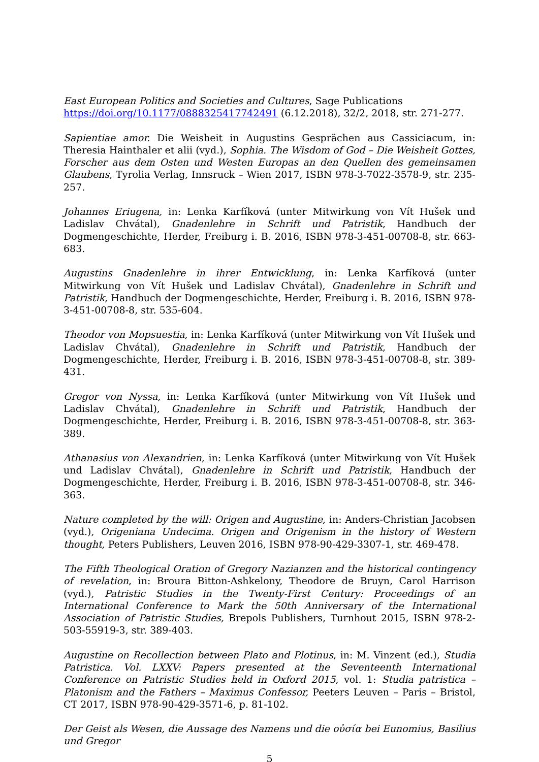East European Politics and Societies and Cultures, Sage Publications
https://doi.org/10.1177/0888325417742491 (6.12.2018), 32/2, 2018, str. 271-277.
Sapientiae amor. Die Weisheit in Augustins Gesprächen aus Cassiciacum, in: Theresia Hainthaler et alii (vyd.), Sophia. The Wisdom of God – Die Weisheit Gottes, Forscher aus dem Osten und Westen Europas an den Quellen des gemeinsamen Glaubens, Tyrolia Verlag, Innsruck – Wien 2017, ISBN 978-3-7022-3578-9, str. 235-257.
Johannes Eriugena, in: Lenka Karfíková (unter Mitwirkung von Vít Hušek und Ladislav Chvátal), Gnadenlehre in Schrift und Patristik, Handbuch der Dogmengeschichte, Herder, Freiburg i. B. 2016, ISBN 978-3-451-00708-8, str. 663-683.
Augustins Gnadenlehre in ihrer Entwicklung, in: Lenka Karfíková (unter Mitwirkung von Vít Hušek und Ladislav Chvátal), Gnadenlehre in Schrift und Patristik, Handbuch der Dogmengeschichte, Herder, Freiburg i. B. 2016, ISBN 978-3-451-00708-8, str. 535-604.
Theodor von Mopsuestia, in: Lenka Karfíková (unter Mitwirkung von Vít Hušek und Ladislav Chvátal), Gnadenlehre in Schrift und Patristik, Handbuch der Dogmengeschichte, Herder, Freiburg i. B. 2016, ISBN 978-3-451-00708-8, str. 389-431.
Gregor von Nyssa, in: Lenka Karfíková (unter Mitwirkung von Vít Hušek und Ladislav Chvátal), Gnadenlehre in Schrift und Patristik, Handbuch der Dogmengeschichte, Herder, Freiburg i. B. 2016, ISBN 978-3-451-00708-8, str. 363-389.
Athanasius von Alexandrien, in: Lenka Karfíková (unter Mitwirkung von Vít Hušek und Ladislav Chvátal), Gnadenlehre in Schrift und Patristik, Handbuch der Dogmengeschichte, Herder, Freiburg i. B. 2016, ISBN 978-3-451-00708-8, str. 346-363.
Nature completed by the will: Origen and Augustine, in: Anders-Christian Jacobsen (vyd.), Origeniana Undecima. Origen and Origenism in the history of Western thought, Peters Publishers, Leuven 2016, ISBN 978-90-429-3307-1, str. 469-478.
The Fifth Theological Oration of Gregory Nazianzen and the historical contingency of revelation, in: Broura Bitton-Ashkelony, Theodore de Bruyn, Carol Harrison (vyd.), Patristic Studies in the Twenty-First Century: Proceedings of an International Conference to Mark the 50th Anniversary of the International Association of Patristic Studies, Brepols Publishers, Turnhout 2015, ISBN 978-2-503-55919-3, str. 389-403.
Augustine on Recollection between Plato and Plotinus, in: M. Vinzent (ed.), Studia Patristica. Vol. LXXV: Papers presented at the Seventeenth International Conference on Patristic Studies held in Oxford 2015, vol. 1: Studia patristica – Platonism and the Fathers – Maximus Confessor, Peeters Leuven – Paris – Bristol, CT 2017, ISBN 978-90-429-3571-6, p. 81-102.
Der Geist als Wesen, die Aussage des Namens und die οὐσία bei Eunomius, Basilius und Gregor
5